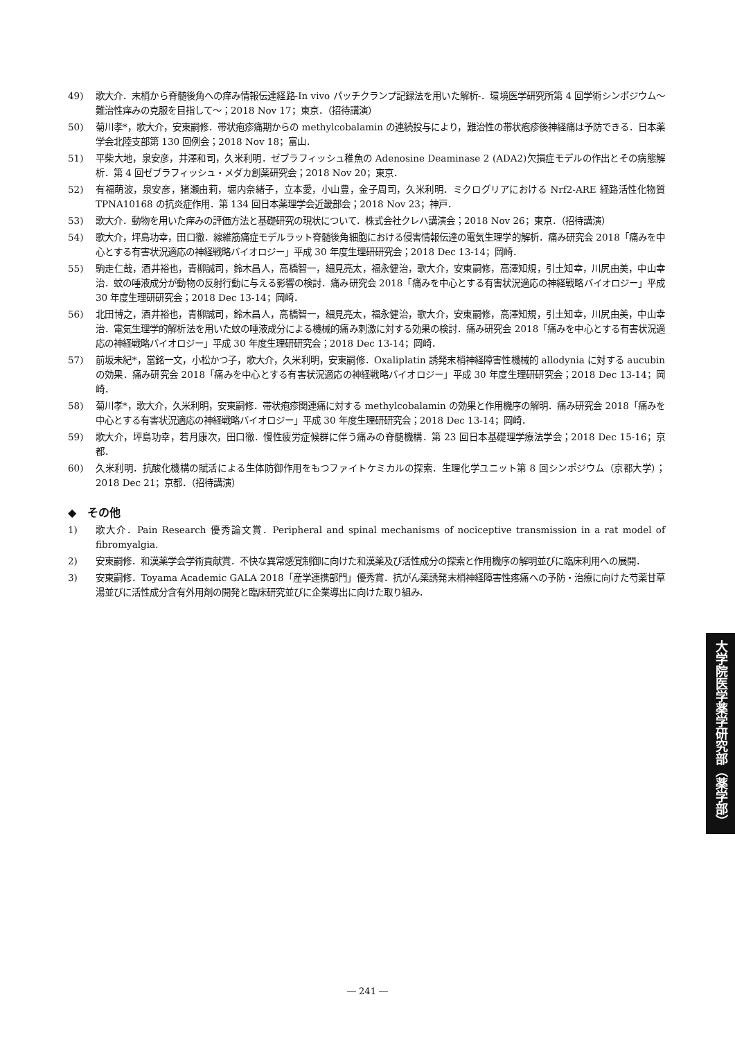49) 歌大介．末梢から脊髄後角への痒み情報伝達経路-In vivo パッチクランプ記録法を用いた解析-．環境医学研究所第 4 回学術シンポジウム～難治性痒みの克服を目指して～；2018 Nov 17；東京．（招待講演）
50) 菊川孝*，歌大介，安東嗣修．帯状疱疹痛期からの methylcobalamin の連続投与により，難治性の帯状疱疹後神経痛は予防できる．日本薬学会北陸支部第 130 回例会；2018 Nov 18；富山．
51) 平柴大地，泉安彦，井澤和司，久米利明．ゼブラフィッシュ稚魚の Adenosine Deaminase 2 (ADA2)欠損症モデルの作出とその病態解析．第 4 回ゼブラフィッシュ・メダカ創薬研究会；2018 Nov 20；東京．
52) 有福萌波，泉安彦，猪瀬由莉，堀内奈緒子，立本愛，小山豊，金子周司，久米利明．ミクログリアにおける Nrf2-ARE 経路活性化物質 TPNA10168 の抗炎症作用．第 134 回日本薬理学会近畿部会；2018 Nov 23；神戸．
53) 歌大介．動物を用いた痒みの評価方法と基礎研究の現状について．株式会社クレハ講演会；2018 Nov 26；東京．（招待講演）
54) 歌大介，坪島功幸，田口徹．線維筋痛症モデルラット脊髄後角細胞における侵害情報伝達の電気生理学的解析．痛み研究会 2018「痛みを中心とする有害状況適応の神経戦略バイオロジー」平成 30 年度生理研研究会；2018 Dec 13-14；岡崎．
55) 駒走仁哉，酒井裕也，青柳誠司，鈴木昌人，高橋智一，細見亮太，福永健治，歌大介，安東嗣修，高澤知規，引土知幸，川尻由美，中山幸治．蚊の唾液成分が動物の反射行動に与える影響の検討．痛み研究会 2018「痛みを中心とする有害状況適応の神経戦略バイオロジー」平成 30 年度生理研研究会；2018 Dec 13-14；岡崎．
56) 北田博之，酒井裕也，青柳誠司，鈴木昌人，高橋智一，細見亮太，福永健治，歌大介，安東嗣修，高澤知規，引土知幸，川尻由美，中山幸治．電気生理学的解析法を用いた蚊の唾液成分による機械的痛み刺激に対する効果の検討．痛み研究会 2018「痛みを中心とする有害状況適応の神経戦略バイオロジー」平成 30 年度生理研研究会；2018 Dec 13-14；岡崎．
57) 前坂未紀*，當銘一文，小松かつ子，歌大介，久米利明，安東嗣修．Oxaliplatin 誘発末梢神経障害性機械的 allodynia に対する aucubin の効果．痛み研究会 2018「痛みを中心とする有害状況適応の神経戦略バイオロジー」平成 30 年度生理研研究会；2018 Dec 13-14；岡崎．
58) 菊川孝*，歌大介，久米利明，安東嗣修．帯状疱疹関連痛に対する methylcobalamin の効果と作用機序の解明．痛み研究会 2018「痛みを中心とする有害状況適応の神経戦略バイオロジー」平成 30 年度生理研研究会；2018 Dec 13-14；岡崎．
59) 歌大介，坪島功幸，若月康次，田口徹．慢性疲労症候群に伴う痛みの脊髄機構．第 23 回日本基礎理学療法学会；2018 Dec 15-16；京都．
60) 久米利明．抗酸化機構の賦活による生体防御作用をもつファイトケミカルの探索．生理化学ユニット第 8 回シンポジウム（京都大学）；2018 Dec 21；京都．（招待講演）
◆　その他
1) 歌大介．Pain Research 優秀論文賞．Peripheral and spinal mechanisms of nociceptive transmission in a rat model of fibromyalgia.
2) 安東嗣修．和漢薬学会学術貢献賞．不快な異常感覚制御に向けた和漢薬及び活性成分の探索と作用機序の解明並びに臨床利用への展開．
3) 安東嗣修．Toyama Academic GALA 2018「産学連携部門」優秀賞．抗がん薬誘発末梢神経障害性疼痛への予防・治療に向けた芍薬甘草湯並びに活性成分含有外用剤の開発と臨床研究並びに企業導出に向けた取り組み．
大学院医学薬学研究部（薬学部）
― 241 ―